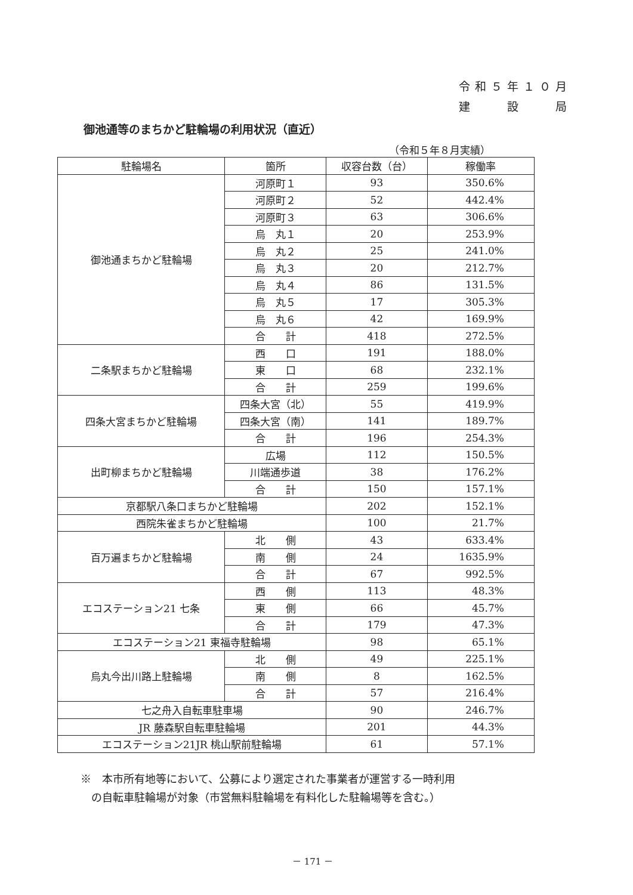令和５年１０月
建　　設　　局
御池通等のまちかど駐輪場の利用状況（直近）
（令和５年８月実績）
| 駐輪場名 | 箇所 | 収容台数（台） | 稼働率 |
| --- | --- | --- | --- |
| 御池通まちかど駐輪場 | 河原町１ | 93 | 350.6% |
| | 河原町２ | 52 | 442.4% |
| | 河原町３ | 63 | 306.6% |
| | 烏 丸１ | 20 | 253.9% |
| | 烏 丸２ | 25 | 241.0% |
| | 烏 丸３ | 20 | 212.7% |
| | 烏 丸４ | 86 | 131.5% |
| | 烏 丸５ | 17 | 305.3% |
| | 烏 丸６ | 42 | 169.9% |
| | 合 計 | 418 | 272.5% |
| 二条駅まちかど駐輪場 | 西 口 | 191 | 188.0% |
| | 東 口 | 68 | 232.1% |
| | 合 計 | 259 | 199.6% |
| 四条大宮まちかど駐輪場 | 四条大宮（北） | 55 | 419.9% |
| | 四条大宮（南） | 141 | 189.7% |
| | 合 計 | 196 | 254.3% |
| 出町柳まちかど駐輪場 | 広場 | 112 | 150.5% |
| | 川端通歩道 | 38 | 176.2% |
| | 合 計 | 150 | 157.1% |
| 京都駅八条口まちかど駐輪場 | | 202 | 152.1% |
| 西院朱雀まちかど駐輪場 | | 100 | 21.7% |
| 百万遍まちかど駐輪場 | 北 側 | 43 | 633.4% |
| | 南 側 | 24 | 1635.9% |
| | 合 計 | 67 | 992.5% |
| エコステーション21 七条 | 西 側 | 113 | 48.3% |
| | 東 側 | 66 | 45.7% |
| | 合 計 | 179 | 47.3% |
| エコステーション21 東福寺駐輪場 | | 98 | 65.1% |
| 烏丸今出川路上駐輪場 | 北 側 | 49 | 225.1% |
| | 南 側 | 8 | 162.5% |
| | 合 計 | 57 | 216.4% |
| 七之舟入自転車駐車場 | | 90 | 246.7% |
| JR 藤森駅自転車駐輪場 | | 201 | 44.3% |
| エコステーション21JR 桃山駅前駐輪場 | | 61 | 57.1% |
※　本市所有地等において、公募により選定された事業者が運営する一時利用
　の自転車駐輪場が対象（市営無料駐輪場を有料化した駐輪場等を含む。）
－ 171 －